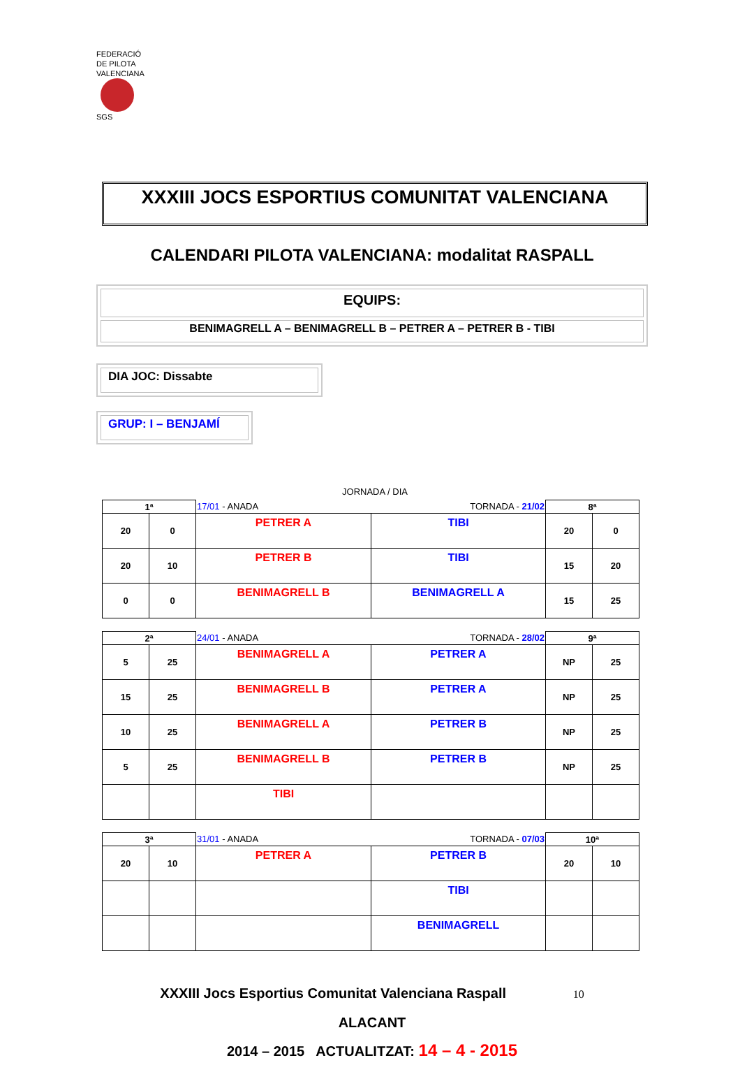FEDERACIÓ
DE PILOTA
VALENCIANA
SGS
XXXIII JOCS ESPORTIUS COMUNITAT VALENCIANA
CALENDARI PILOTA VALENCIANA: modalitat RASPALL
EQUIPS:
BENIMAGRELL A – BENIMAGRELL B – PETRER A – PETRER B - TIBI
DIA JOC: Dissabte
GRUP: I – BENJAMÍ
JORNADA / DIA
| 1ª | | 17/01 - ANADA TORNADA - 21/02 | | 8ª | |
| 20 | 0 | PETRER A | TIBI | 20 | 0 |
| 20 | 10 | PETRER B | TIBI | 15 | 20 |
| 0 | 0 | BENIMAGRELL B | BENIMAGRELL A | 15 | 25 |
| 2ª | | 24/01 - ANADA TORNADA - 28/02 | | 9ª | |
| 5 | 25 | BENIMAGRELL A | PETRER A | NP | 25 |
| 15 | 25 | BENIMAGRELL B | PETRER A | NP | 25 |
| 10 | 25 | BENIMAGRELL A | PETRER B | NP | 25 |
| 5 | 25 | BENIMAGRELL B | PETRER B | NP | 25 |
| | | TIBI | | | |
| 3ª | | 31/01 - ANADA TORNADA - 07/03 | | 10ª | |
| 20 | 10 | PETRER A | PETRER B | 20 | 10 |
| | | | TIBI | | |
| | | | BENIMAGRELL | | |
XXXIII Jocs Esportius Comunitat Valenciana Raspall 10
ALACANT
2014 – 2015 ACTUALITZAT: 14 – 4 - 2015